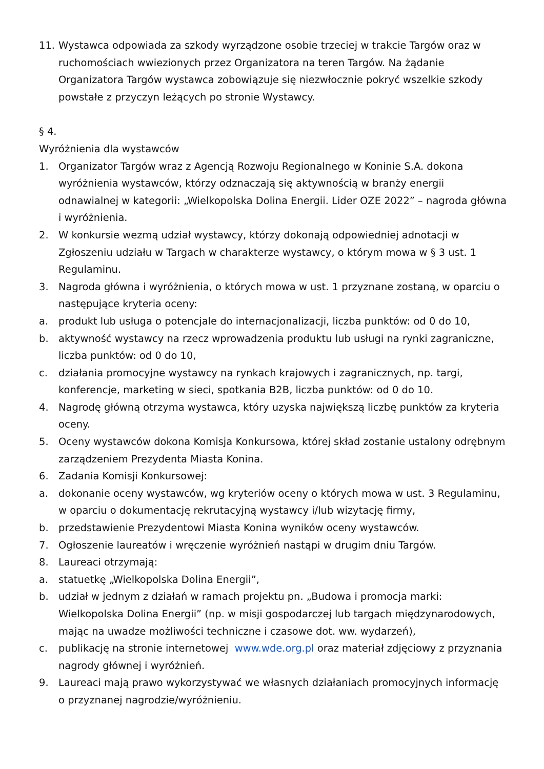11. Wystawca odpowiada za szkody wyrządzone osobie trzeciej w trakcie Targów oraz w ruchomościach wwiezionych przez Organizatora na teren Targów. Na żądanie Organizatora Targów wystawca zobowiązuje się niezwłocznie pokryć wszelkie szkody powstałe z przyczyn leżących po stronie Wystawcy.
§ 4.
Wyróżnienia dla wystawców
1. Organizator Targów wraz z Agencją Rozwoju Regionalnego w Koninie S.A. dokona wyróżnienia wystawców, którzy odznaczają się aktywnością w branży energii odnawialnej w kategorii: „Wielkopolska Dolina Energii. Lider OZE 2022” – nagroda główna i wyróżnienia.
2. W konkursie wezmą udział wystawcy, którzy dokonają odpowiedniej adnotacji w Zgłoszeniu udziału w Targach w charakterze wystawcy, o którym mowa w § 3 ust. 1 Regulaminu.
3. Nagroda główna i wyróżnienia, o których mowa w ust. 1 przyznane zostaną, w oparciu o następujące kryteria oceny:
a. produkt lub usługa o potencjale do internacjonalizacji, liczba punktów: od 0 do 10,
b. aktywność wystawcy na rzecz wprowadzenia produktu lub usługi na rynki zagraniczne, liczba punktów: od 0 do 10,
c. działania promocyjne wystawcy na rynkach krajowych i zagranicznych, np. targi, konferencje, marketing w sieci, spotkania B2B, liczba punktów: od 0 do 10.
4. Nagrodę główną otrzyma wystawca, który uzyska największą liczbę punktów za kryteria oceny.
5. Oceny wystawców dokona Komisja Konkursowa, której skład zostanie ustalony odrębnym zarządzeniem Prezydenta Miasta Konina.
6. Zadania Komisji Konkursowej:
a. dokonanie oceny wystawców, wg kryteriów oceny o których mowa w ust. 3 Regulaminu, w oparciu o dokumentację rekrutacyjną wystawcy i/lub wizytację firmy,
b. przedstawienie Prezydentowi Miasta Konina wyników oceny wystawców.
7. Ogłoszenie laureatów i wręczenie wyróżnień nastąpi w drugim dniu Targów.
8. Laureaci otrzymają:
a. statuetkę „Wielkopolska Dolina Energii”,
b. udział w jednym z działań w ramach projektu pn. „Budowa i promocja marki: Wielkopolska Dolina Energii” (np. w misji gospodarczej lub targach międzynarodowych, mając na uwadze możliwości techniczne i czasowe dot. ww. wydarzeń),
c. publikację na stronie internetowej www.wde.org.pl oraz materiał zdjęciowy z przyznania nagrody głównej i wyróżnień.
9. Laureaci mają prawo wykorzystywać we własnych działaniach promocyjnych informację o przyznanej nagrodzie/wyróżnieniu.